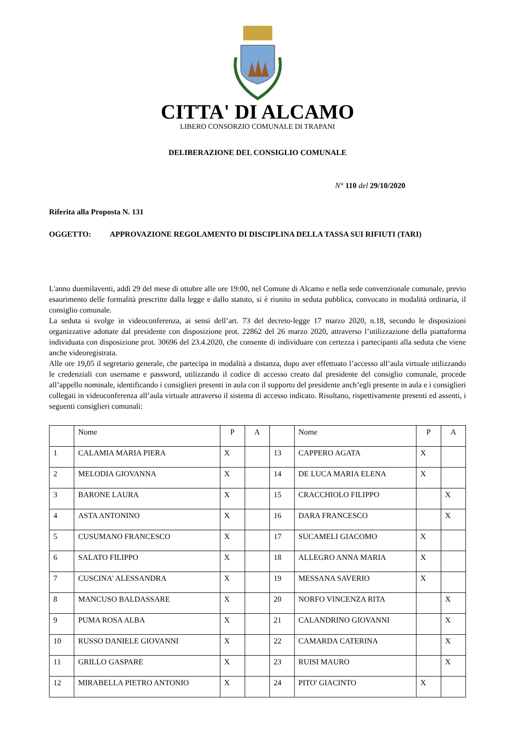CITTA' DI ALCAMO
LIBERO CONSORZIO COMUNALE DI TRAPANI
DELIBERAZIONE DEL CONSIGLIO COMUNALE
N° 110 del 29/10/2020
Riferita alla Proposta N. 131
OGGETTO: APPROVAZIONE REGOLAMENTO DI DISCIPLINA DELLA TASSA SUI RIFIUTI (TARI)
L'anno duemilaventi, addì 29 del mese di ottobre alle ore 19:00, nel Comune di Alcamo e nella sede convenzionale comunale, previo esaurimento delle formalità prescritte dalla legge e dallo statuto, si è riunito in seduta pubblica, convocato in modalità ordinaria, il consiglio comunale.
La seduta si svolge in videoconferenza, ai sensi dell’art. 73 del decreto-legge 17 marzo 2020, n.18, secondo le disposizioni organizzative adottate dal presidente con disposizione prot. 22862 del 26 marzo 2020, attraverso l’utilizzazione della piattaforma individuata con disposizione prot. 30696 del 23.4.2020, che consente di individuare con certezza i partecipanti alla seduta che viene anche videoregistrata.
Alle ore 19,05 il segretario generale, che partecipa in modalità a distanza, dopo aver effettuato l’accesso all’aula virtuale utilizzando le credenziali con username e password, utilizzando il codice di accesso creato dal presidente del consiglio comunale, procede all’appello nominale, identificando i consiglieri presenti in aula con il supporto del presidente anch’egli presente in aula e i consiglieri collegati in videoconferenza all’aula virtuale attraverso il sistema di accesso indicato. Risultano, rispettivamente presenti ed assenti, i seguenti consiglieri comunali:
| | Nome | P | A | | Nome | P | A |
| --- | --- | --- | --- | --- | --- | --- | --- |
| 1 | CALAMIA MARIA PIERA | X | | 13 | CAPPERO AGATA | X | |
| 2 | MELODIA GIOVANNA | X | | 14 | DE LUCA MARIA ELENA | X | |
| 3 | BARONE LAURA | X | | 15 | CRACCHIOLO FILIPPO | | X |
| 4 | ASTA ANTONINO | X | | 16 | DARA FRANCESCO | | X |
| 5 | CUSUMANO FRANCESCO | X | | 17 | SUCAMELI GIACOMO | X | |
| 6 | SALATO FILIPPO | X | | 18 | ALLEGRO ANNA MARIA | X | |
| 7 | CUSCINA' ALESSANDRA | X | | 19 | MESSANA SAVERIO | X | |
| 8 | MANCUSO BALDASSARE | X | | 20 | NORFO VINCENZA RITA | | X |
| 9 | PUMA ROSA ALBA | X | | 21 | CALANDRINO GIOVANNI | | X |
| 10 | RUSSO DANIELE GIOVANNI | X | | 22 | CAMARDA CATERINA | | X |
| 11 | GRILLO GASPARE | X | | 23 | RUISI MAURO | | X |
| 12 | MIRABELLA PIETRO ANTONIO | X | | 24 | PITO' GIACINTO | X | |